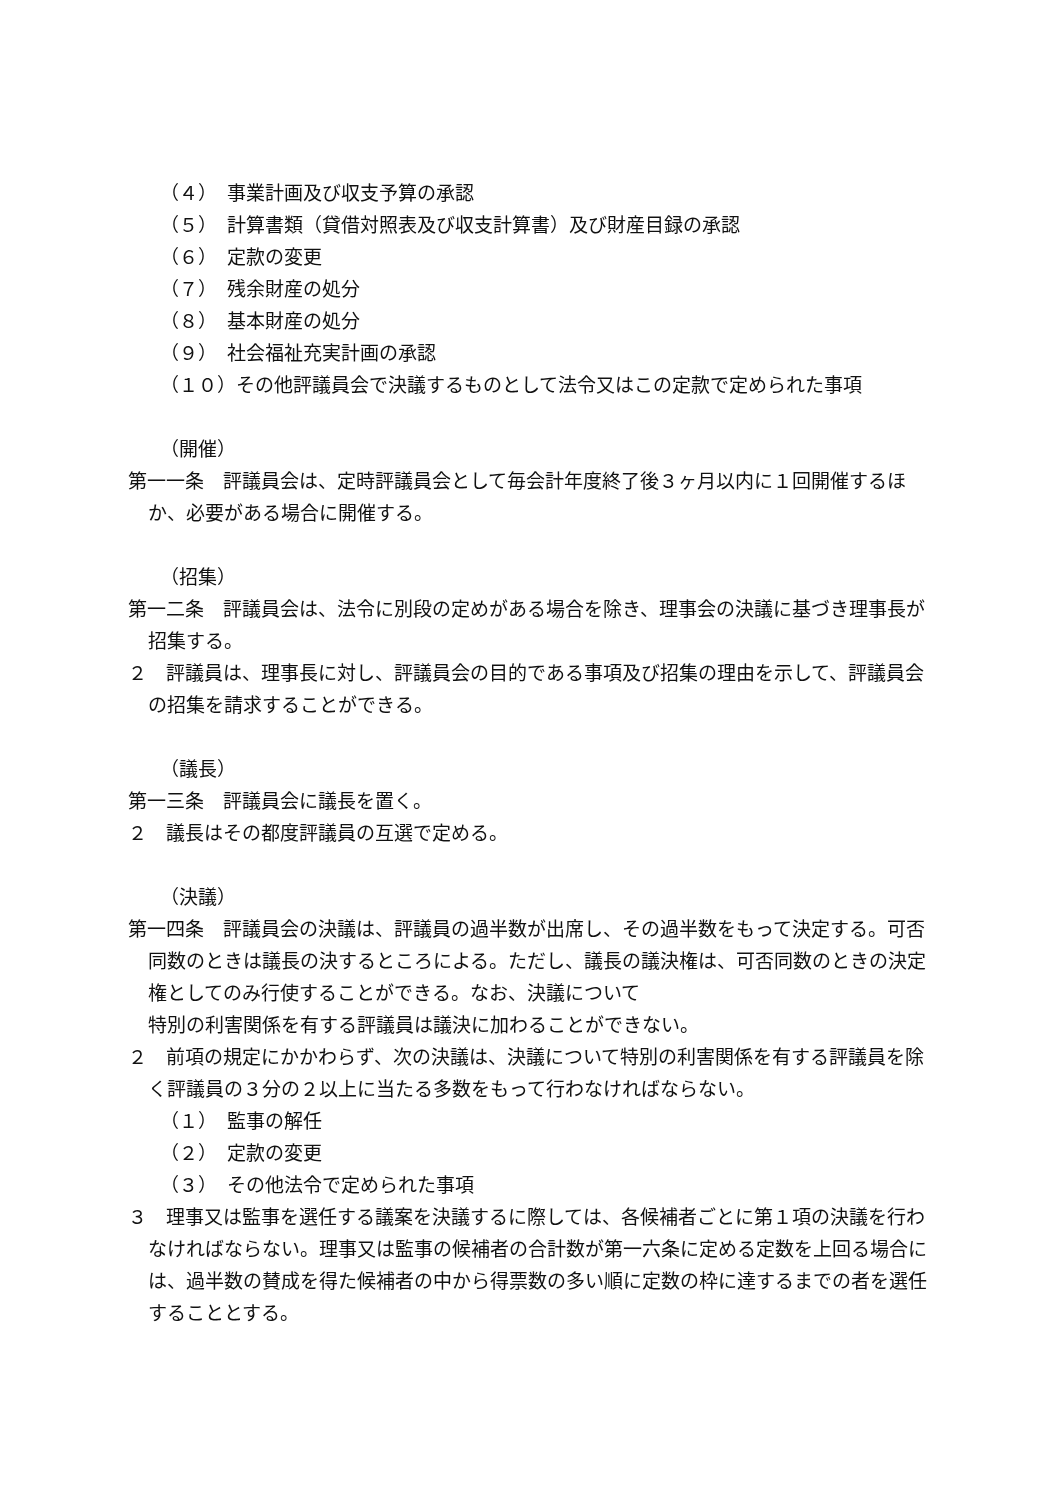（４）　事業計画及び収支予算の承認
（５）　計算書類（貸借対照表及び収支計算書）及び財産目録の承認
（６）　定款の変更
（７）　残余財産の処分
（８）　基本財産の処分
（９）　社会福祉充実計画の承認
（１０）その他評議員会で決議するものとして法令又はこの定款で定められた事項
（開催）
第一一条　評議員会は、定時評議員会として毎会計年度終了後３ヶ月以内に１回開催するほか、必要がある場合に開催する。
（招集）
第一二条　評議員会は、法令に別段の定めがある場合を除き、理事会の決議に基づき理事長が招集する。
２　評議員は、理事長に対し、評議員会の目的である事項及び招集の理由を示して、評議員会の招集を請求することができる。
（議長）
第一三条　評議員会に議長を置く。
２　議長はその都度評議員の互選で定める。
（決議）
第一四条　評議員会の決議は、評議員の過半数が出席し、その過半数をもって決定する。可否同数のときは議長の決するところによる。ただし、議長の議決権は、可否同数のときの決定権としてのみ行使することができる。なお、決議について
特別の利害関係を有する評議員は議決に加わることができない。
２　前項の規定にかかわらず、次の決議は、決議について特別の利害関係を有する評議員を除く評議員の３分の２以上に当たる多数をもって行わなければならない。
（１）　監事の解任
（２）　定款の変更
（３）　その他法令で定められた事項
３　理事又は監事を選任する議案を決議するに際しては、各候補者ごとに第１項の決議を行わなければならない。理事又は監事の候補者の合計数が第一六条に定める定数を上回る場合には、過半数の賛成を得た候補者の中から得票数の多い順に定数の枠に達するまでの者を選任することとする。